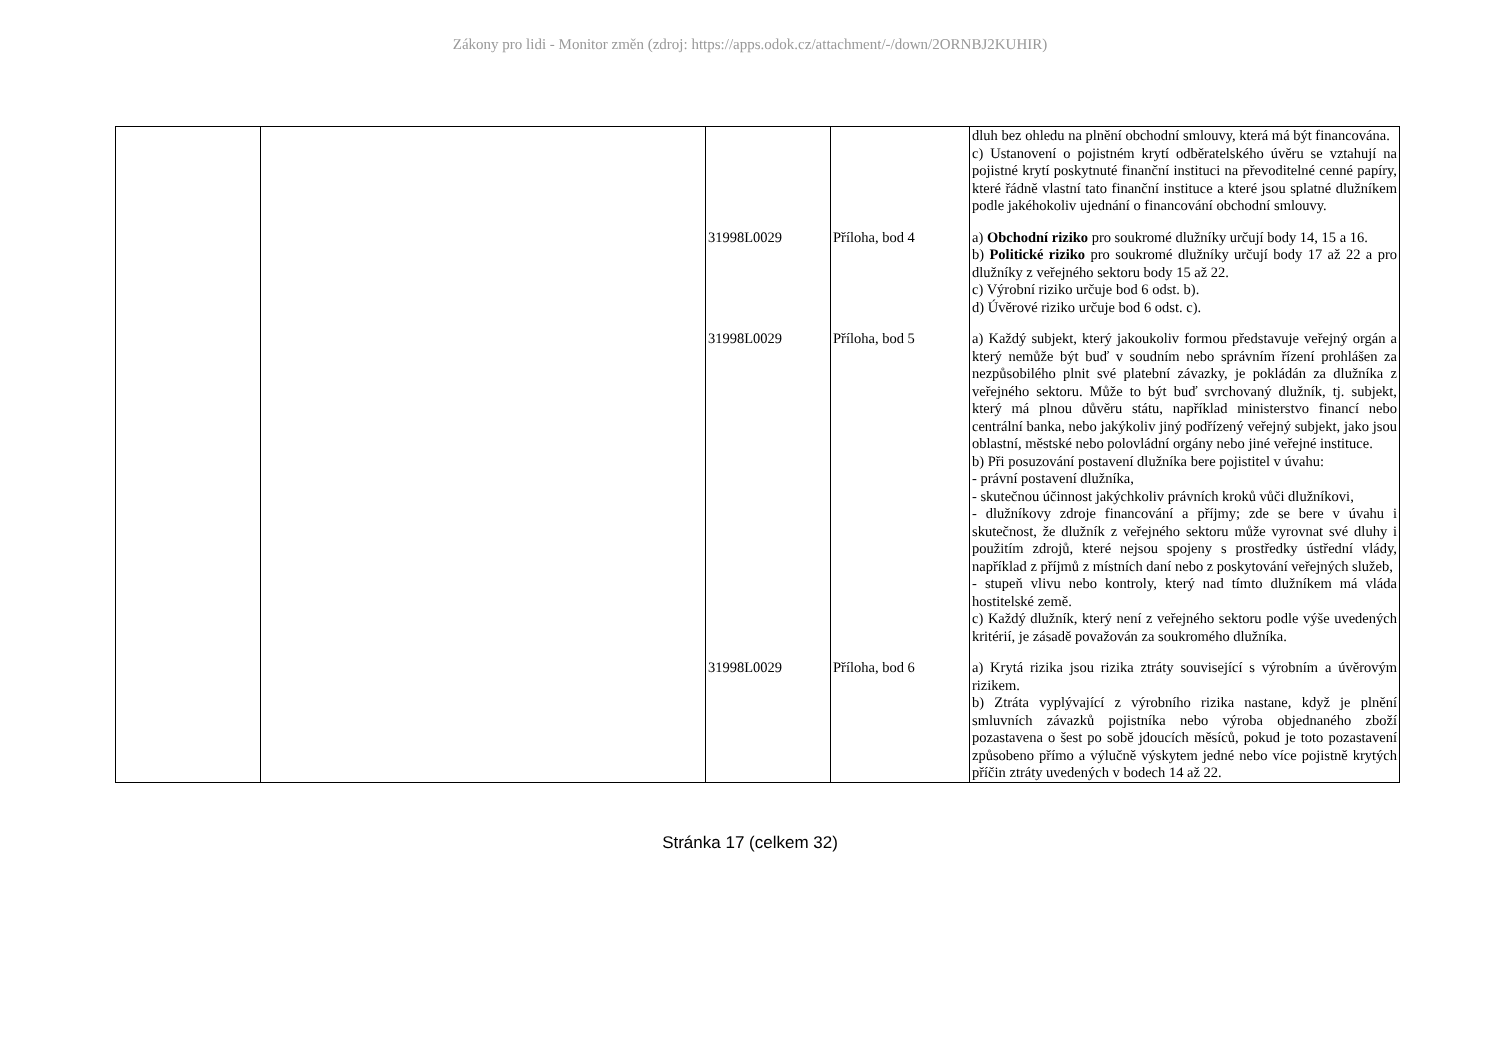Zákony pro lidi - Monitor změn (zdroj: https://apps.odok.cz/attachment/-/down/2ORNBJ2KUHIR)
| | | | | dluh bez ohledu na plnění obchodní smlouvy, která má být financována. c) Ustanovení o pojistném krytí odběratelského úvěru se vztahují na pojistné krytí poskytnuté finanční instituci na převoditelné cenné papíry, které řádně vlastní tato finanční instituce a které jsou splatné dlužníkem podle jakéhokoliv ujednání o financování obchodní smlouvy. |
| | | 31998L0029 | Příloha, bod 4 | a) Obchodní riziko pro soukromé dlužníky určují body 14, 15 a 16. b) Politické riziko pro soukromé dlužníky určují body 17 až 22 a pro dlužníky z veřejného sektoru body 15 až 22. c) Výrobní riziko určuje bod 6 odst. b). d) Úvěrové riziko určuje bod 6 odst. c). |
| | | 31998L0029 | Příloha, bod 5 | a) Každý subjekt, který jakoukoliv formou představuje veřejný orgán a který nemůže být buď v soudním nebo správním řízení prohlášen za nezpůsobilého plnit své platební závazky, je pokládán za dlužníka z veřejného sektoru. Může to být buď svrchovaný dlužník, tj. subjekt, který má plnou důvěru státu, například ministerstvo financí nebo centrální banka, nebo jakýkoliv jiný podřízený veřejný subjekt, jako jsou oblastní, městské nebo polovládní orgány nebo jiné veřejné instituce. b) Při posuzování postavení dlužníka bere pojistitel v úvahu: - právní postavení dlužníka, - skutečnou účinnost jakýchkoliv právních kroků vůči dlužníkovi, - dlužníkovy zdroje financování a příjmy; zde se bere v úvahu i skutečnost, že dlužník z veřejného sektoru může vyrovnat své dluhy i použitím zdrojů, které nejsou spojeny s prostředky ústřední vlády, například z příjmů z místních daní nebo z poskytování veřejných služeb, - stupeň vlivu nebo kontroly, který nad tímto dlužníkem má vláda hostitelské země. c) Každý dlužník, který není z veřejného sektoru podle výše uvedených kritérií, je zásadě považován za soukromého dlužníka. |
| | | 31998L0029 | Příloha, bod 6 | a) Krytá rizika jsou rizika ztráty související s výrobním a úvěrovým rizikem. b) Ztráta vyplývající z výrobního rizika nastane, když je plnění smluvních závazků pojistníka nebo výroba objednaného zboží pozastavena o šest po sobě jdoucích měsíců, pokud je toto pozastavení způsobeno přímo a výlučně výskytem jedné nebo více pojistně krytých příčin ztráty uvedených v bodech 14 až 22. |
Stránka 17 (celkem 32)